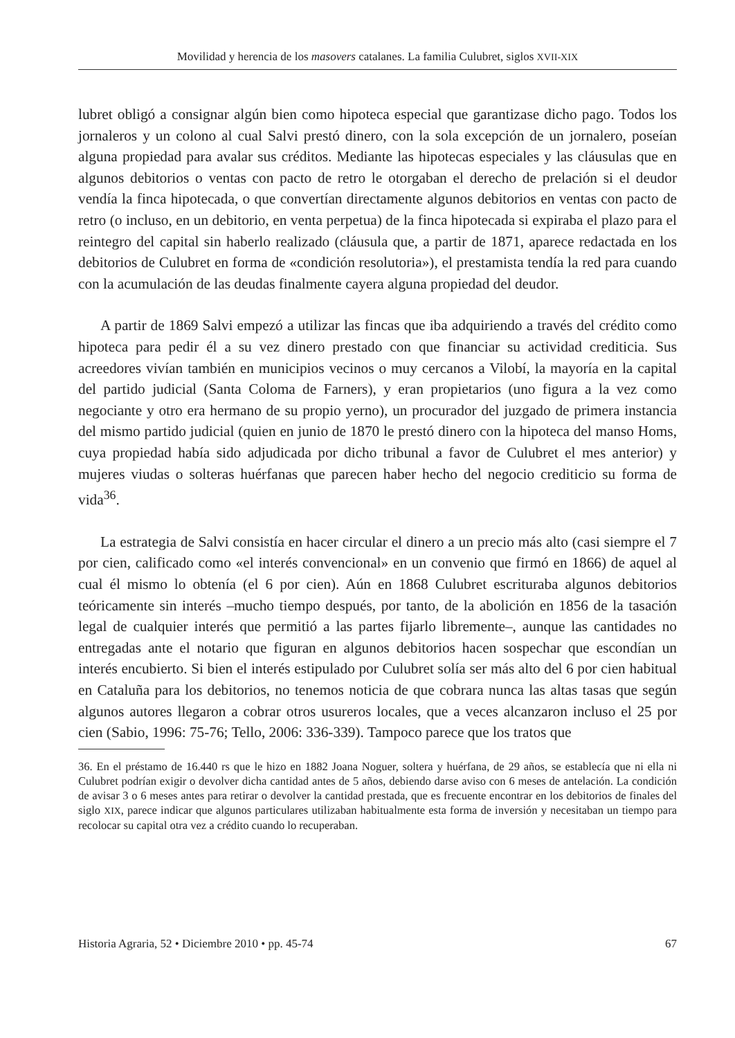Movilidad y herencia de los masovers catalanes. La familia Culubret, siglos XVII-XIX
lubret obligó a consignar algún bien como hipoteca especial que garantizase dicho pago. Todos los jornaleros y un colono al cual Salvi prestó dinero, con la sola excepción de un jornalero, poseían alguna propiedad para avalar sus créditos. Mediante las hipotecas especiales y las cláusulas que en algunos debitorios o ventas con pacto de retro le otorgaban el derecho de prelación si el deudor vendía la finca hipotecada, o que convertían directamente algunos debitorios en ventas con pacto de retro (o incluso, en un debitorio, en venta perpetua) de la finca hipotecada si expiraba el plazo para el reintegro del capital sin haberlo realizado (cláusula que, a partir de 1871, aparece redactada en los debitorios de Culubret en forma de «condición resolutoria»), el prestamista tendía la red para cuando con la acumulación de las deudas finalmente cayera alguna propiedad del deudor.
A partir de 1869 Salvi empezó a utilizar las fincas que iba adquiriendo a través del crédito como hipoteca para pedir él a su vez dinero prestado con que financiar su actividad crediticia. Sus acreedores vivían también en municipios vecinos o muy cercanos a Vilobí, la mayoría en la capital del partido judicial (Santa Coloma de Farners), y eran propietarios (uno figura a la vez como negociante y otro era hermano de su propio yerno), un procurador del juzgado de primera instancia del mismo partido judicial (quien en junio de 1870 le prestó dinero con la hipoteca del manso Homs, cuya propiedad había sido adjudicada por dicho tribunal a favor de Culubret el mes anterior) y mujeres viudas o solteras huérfanas que parecen haber hecho del negocio crediticio su forma de vida<sup>36</sup>.
La estrategia de Salvi consistía en hacer circular el dinero a un precio más alto (casi siempre el 7 por cien, calificado como «el interés convencional» en un convenio que firmó en 1866) de aquel al cual él mismo lo obtenía (el 6 por cien). Aún en 1868 Culubret escrituraba algunos debitorios teóricamente sin interés –mucho tiempo después, por tanto, de la abolición en 1856 de la tasación legal de cualquier interés que permitió a las partes fijarlo libremente–, aunque las cantidades no entregadas ante el notario que figuran en algunos debitorios hacen sospechar que escondían un interés encubierto. Si bien el interés estipulado por Culubret solía ser más alto del 6 por cien habitual en Cataluña para los debitorios, no tenemos noticia de que cobrara nunca las altas tasas que según algunos autores llegaron a cobrar otros usureros locales, que a veces alcanzaron incluso el 25 por cien (Sabio, 1996: 75-76; Tello, 2006: 336-339). Tampoco parece que los tratos que
36. En el préstamo de 16.440 rs que le hizo en 1882 Joana Noguer, soltera y huérfana, de 29 años, se establecía que ni ella ni Culubret podrían exigir o devolver dicha cantidad antes de 5 años, debiendo darse aviso con 6 meses de antelación. La condición de avisar 3 o 6 meses antes para retirar o devolver la cantidad prestada, que es frecuente encontrar en los debitorios de finales del siglo XIX, parece indicar que algunos particulares utilizaban habitualmente esta forma de inversión y necesitaban un tiempo para recolocar su capital otra vez a crédito cuando lo recuperaban.
Historia Agraria, 52 • Diciembre 2010 • pp. 45-74 67